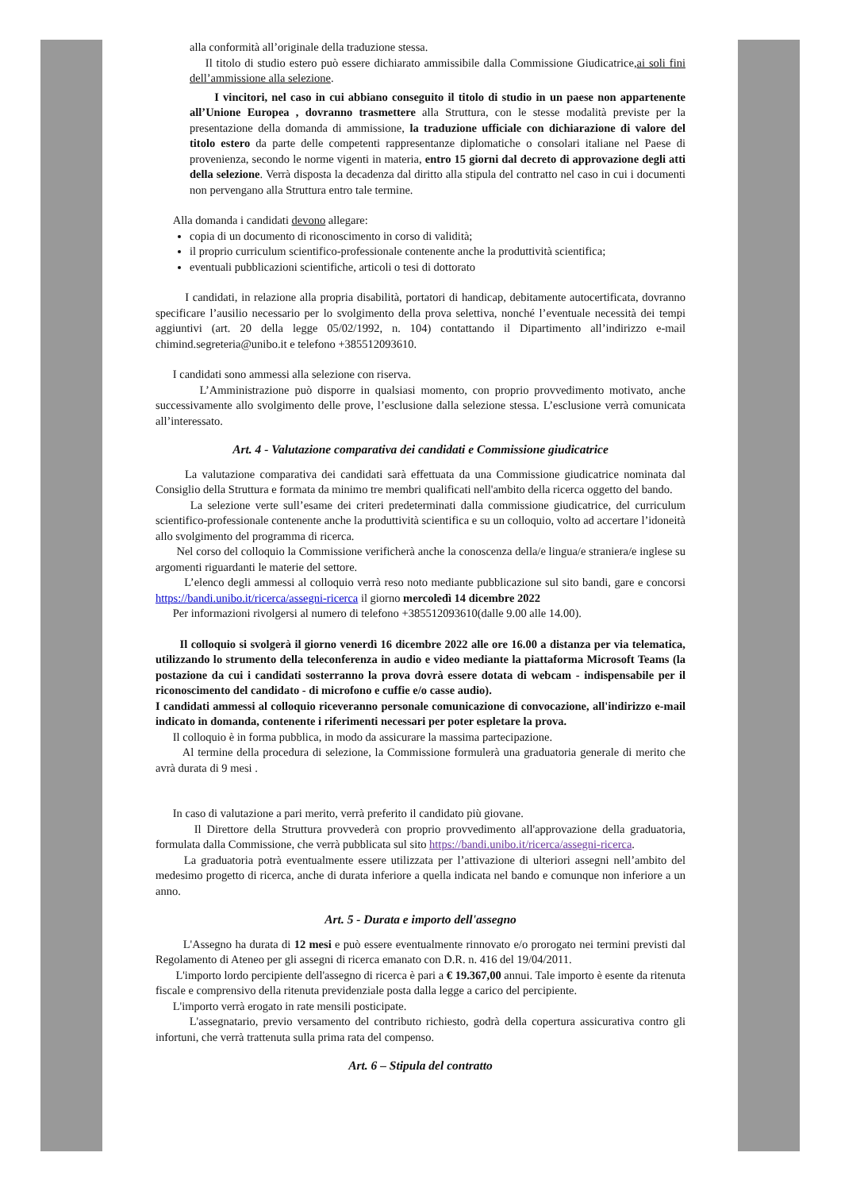alla conformità all’originale della traduzione stessa.
Il titolo di studio estero può essere dichiarato ammissibile dalla Commissione Giudicatrice,ai soli fini dell’ammissione alla selezione.
I vincitori, nel caso in cui abbiano conseguito il titolo di studio in un paese non appartenente all’Unione Europea , dovranno trasmettere alla Struttura, con le stesse modalità previste per la presentazione della domanda di ammissione, la traduzione ufficiale con dichiarazione di valore del titolo estero da parte delle competenti rappresentanze diplomatiche o consolari italiane nel Paese di provenienza, secondo le norme vigenti in materia, entro 15 giorni dal decreto di approvazione degli atti della selezione. Verrà disposta la decadenza dal diritto alla stipula del contratto nel caso in cui i documenti non pervengano alla Struttura entro tale termine.
Alla domanda i candidati devono allegare:
copia di un documento di riconoscimento in corso di validità;
il proprio curriculum scientifico-professionale contenente anche la produttività scientifica;
eventuali pubblicazioni scientifiche, articoli o tesi di dottorato
I candidati, in relazione alla propria disabilità, portatori di handicap, debitamente autocertificata, dovranno specificare l’ausilio necessario per lo svolgimento della prova selettiva, nonché l’eventuale necessità dei tempi aggiuntivi (art. 20 della legge 05/02/1992, n. 104) contattando il Dipartimento all’indirizzo e-mail chimind.segreteria@unibo.it e telefono +385512093610.
I candidati sono ammessi alla selezione con riserva.
L’Amministrazione può disporre in qualsiasi momento, con proprio provvedimento motivato, anche successivamente allo svolgimento delle prove, l’esclusione dalla selezione stessa. L’esclusione verrà comunicata all’interessato.
Art. 4 - Valutazione comparativa dei candidati e Commissione giudicatrice
La valutazione comparativa dei candidati sarà effettuata da una Commissione giudicatrice nominata dal Consiglio della Struttura e formata da minimo tre membri qualificati nell'ambito della ricerca oggetto del bando.
La selezione verte sull’esame dei criteri predeterminati dalla commissione giudicatrice, del curriculum scientifico-professionale contenente anche la produttività scientifica e su un colloquio, volto ad accertare l’idoneità allo svolgimento del programma di ricerca.
Nel corso del colloquio la Commissione verificherà anche la conoscenza della/e lingua/e straniera/e inglese su argomenti riguardanti le materie del settore.
L’elenco degli ammessi al colloquio verrà reso noto mediante pubblicazione sul sito bandi, gare e concorsi https://bandi.unibo.it/ricerca/assegni-ricerca il giorno mercoledì 14 dicembre 2022
Per informazioni rivolgersi al numero di telefono +385512093610(dalle 9.00 alle 14.00).
Il colloquio si svolgerà il giorno venerdì 16 dicembre 2022 alle ore 16.00 a distanza per via telematica, utilizzando lo strumento della teleconferenza in audio e video mediante la piattaforma Microsoft Teams (la postazione da cui i candidati sosterranno la prova dovrà essere dotata di webcam - indispensabile per il riconoscimento del candidato - di microfono e cuffie e/o casse audio).
I candidati ammessi al colloquio riceveranno personale comunicazione di convocazione, all'indirizzo e-mail indicato in domanda, contenente i riferimenti necessari per poter espletare la prova.
Il colloquio è in forma pubblica, in modo da assicurare la massima partecipazione.
Al termine della procedura di selezione, la Commissione formulerà una graduatoria generale di merito che avrà durata di 9 mesi .
In caso di valutazione a pari merito, verrà preferito il candidato più giovane.
Il Direttore della Struttura provvederà con proprio provvedimento all'approvazione della graduatoria, formulata dalla Commissione, che verrà pubblicata sul sito https://bandi.unibo.it/ricerca/assegni-ricerca.
La graduatoria potrà eventualmente essere utilizzata per l’attivazione di ulteriori assegni nell’ambito del medesimo progetto di ricerca, anche di durata inferiore a quella indicata nel bando e comunque non inferiore a un anno.
Art. 5 - Durata e importo dell'assegno
L'Assegno ha durata di 12 mesi e può essere eventualmente rinnovato e/o prorogato nei termini previsti dal Regolamento di Ateneo per gli assegni di ricerca emanato con D.R. n. 416 del 19/04/2011.
L'importo lordo percipiente dell'assegno di ricerca è pari a € 19.367,00 annui. Tale importo è esente da ritenuta fiscale e comprensivo della ritenuta previdenziale posta dalla legge a carico del percipiente.
L'importo verrà erogato in rate mensili posticipate.
L'assegnatario, previo versamento del contributo richiesto, godrà della copertura assicurativa contro gli infortuni, che verrà trattenuta sulla prima rata del compenso.
Art. 6 – Stipula del contratto